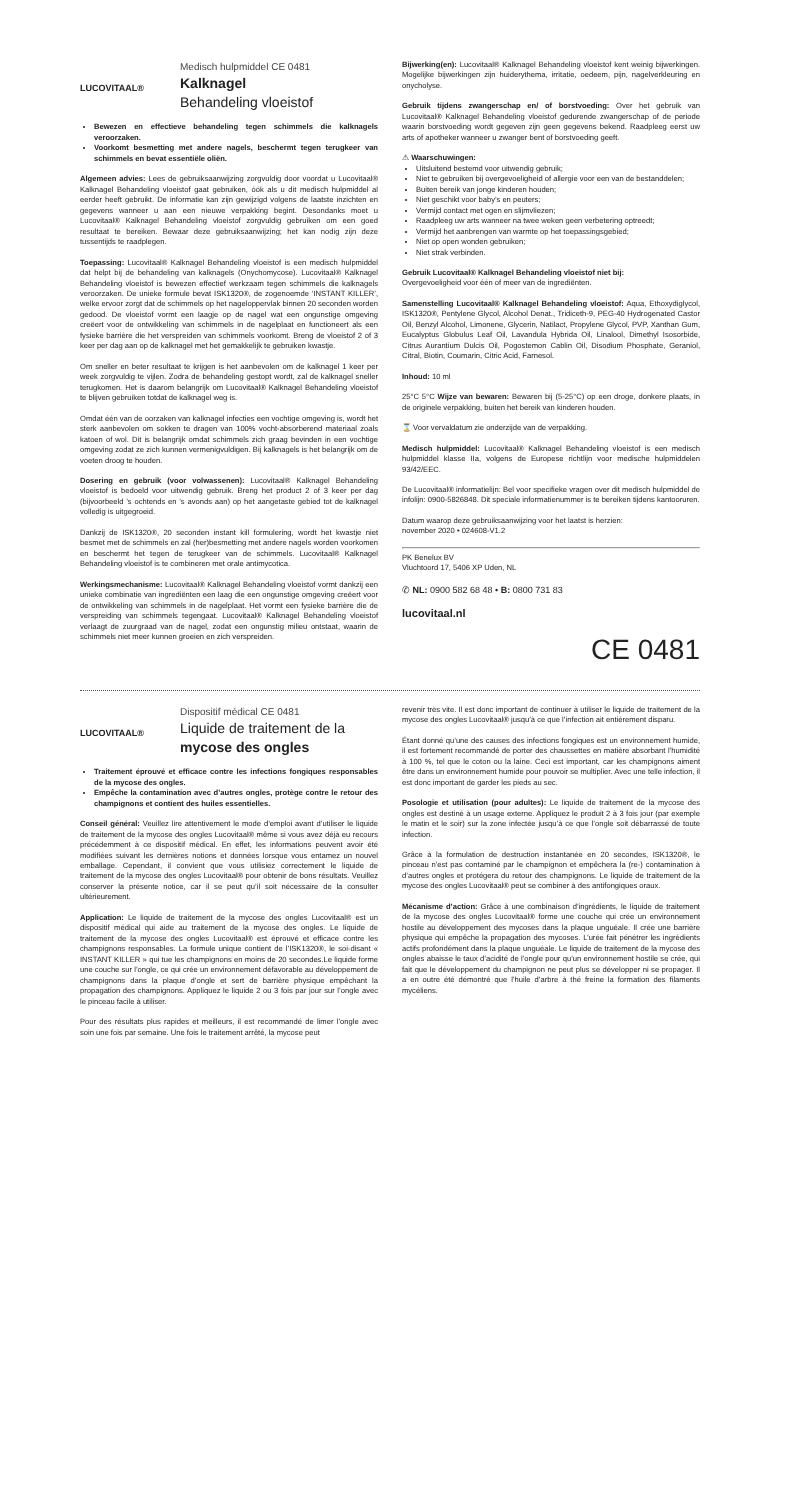LUCOVITAAL®
Medisch hulpmiddel CE 0481
Kalknagel
Behandeling vloeistof
Bewezen en effectieve behandeling tegen schimmels die kalknagels veroorzaken.
Voorkomt besmetting met andere nagels, beschermt tegen terugkeer van schimmels en bevat essentiële oliën.
Algemeen advies: Lees de gebruiksaanwijzing zorgvuldig door voordat u Lucovitaal® Kalknagel Behandeling vloeistof gaat gebruiken, óók als u dit medisch hulpmiddel al eerder heeft gebruikt. De informatie kan zijn gewijzigd volgens de laatste inzichten en gegevens wanneer u aan een nieuwe verpakking begint. Desondanks moet u Lucovitaal® Kalknagel Behandeling vloeistof zorgvuldig gebruiken om een goed resultaat te bereiken. Bewaar deze gebruiksaanwijzing; het kan nodig zijn deze tussentijds te raadplegen.
Toepassing: Lucovitaal® Kalknagel Behandeling vloeistof is een medisch hulpmiddel dat helpt bij de behandeling van kalknagels (Onychomycose). Lucovitaal® Kalknagel Behandeling vloeistof is bewezen effectief werkzaam tegen schimmels die kalknagels veroorzaken. De unieke formule bevat ISK1320®, de zogenoemde ‘INSTANT KILLER’, welke ervoor zorgt dat de schimmels op het nageloppervlak binnen 20 seconden worden gedood. De vloeistof vormt een laagje op de nagel wat een ongunstige omgeving creëert voor de ontwikkeling van schimmels in de nagelplaat en functioneert als een fysieke barrière die het verspreiden van schimmels voorkomt. Breng de vloeistof 2 of 3 keer per dag aan op de kalknagel met het gemakkelijk te gebruiken kwastje.
Om sneller en beter resultaat te krijgen is het aanbevolen om de kalknagel 1 keer per week zorgvuldig te vijlen. Zodra de behandeling gestopt wordt, zal de kalknagel sneller terugkomen. Het is daarom belangrijk om Lucovitaal® Kalknagel Behandeling vloeistof te blijven gebruiken totdat de kalknagel weg is.
Omdat één van de oorzaken van kalknagel infecties een vochtige omgeving is, wordt het sterk aanbevolen om sokken te dragen van 100% vocht-absorberend materiaal zoals katoen of wol. Dit is belangrijk omdat schimmels zich graag bevinden in een vochtige omgeving zodat ze zich kunnen vermenigvuldigen. Bij kalknagels is het belangrijk om de voeten droog te houden.
Dosering en gebruik (voor volwassenen): Lucovitaal® Kalknagel Behandeling vloeistof is bedoeld voor uitwendig gebruik. Breng het product 2 of 3 keer per dag (bijvoorbeeld ’s ochtends en ’s avonds aan) op het aangetaste gebied tot de kalknagel volledig is uitgegroeid.
Dankzij de ISK1320®, 20 seconden instant kill formulering, wordt het kwastje niet besmet met de schimmels en zal (her)besmetting met andere nagels worden voorkomen en beschermt het tegen de terugkeer van de schimmels. Lucovitaal® Kalknagel Behandeling vloeistof is te combineren met orale antimycotica.
Werkingsmechanisme: Lucovitaal® Kalknagel Behandeling vloeistof vormt dankzij een unieke combinatie van ingrediënten een laag die een ongunstige omgeving creëert voor de ontwikkeling van schimmels in de nagelplaat. Het vormt een fysieke barrière die de verspreiding van schimmels tegengaat. Lucovitaal® Kalknagel Behandeling vloeistof verlaagt de zuurgraad van de nagel, zodat een ongunstig milieu ontstaat, waarin de schimmels niet meer kunnen groeien en zich verspreiden.
Bijwerking(en): Lucovitaal® Kalknagel Behandeling vloeistof kent weinig bijwerkingen. Mogelijke bijwerkingen zijn huiderythema, irritatie, oedeem, pijn, nagelverkleuring en onycholyse.
Gebruik tijdens zwangerschap en/ of borstvoeding: Over het gebruik van Lucovitaal® Kalknagel Behandeling vloeistof gedurende zwangerschap of de periode waarin borstvoeding wordt gegeven zijn geen gegevens bekend. Raadpleeg eerst uw arts of apotheker wanneer u zwanger bent of borstvoeding geeft.
⚠ Waarschuwingen:
Uitsluitend bestemd voor uitwendig gebruik;
Niet te gebruiken bij overgevoeligheid of allergie voor een van de bestanddelen;
Buiten bereik van jonge kinderen houden;
Niet geschikt voor baby’s en peuters;
Vermijd contact met ogen en slijmvliezen;
Raadpleeg uw arts wanneer na twee weken geen verbetering optreedt;
Vermijd het aanbrengen van warmte op het toepassingsgebied;
Niet op open wonden gebruiken;
Niet strak verbinden.
Gebruik Lucovitaal® Kalknagel Behandeling vloeistof niet bij:
Overgevoeligheid voor één of meer van de ingrediënten.
Samenstelling Lucovitaal® Kalknagel Behandeling vloeistof: Aqua, Ethoxydiglycol, ISK1320®, Pentylene Glycol, Alcohol Denat., Tridiceth-9, PEG-40 Hydrogenated Castor Oil, Benzyl Alcohol, Limonene, Glycerin, Natilact, Propylene Glycol, PVP, Xanthan Gum, Eucalyptus Globulus Leaf Oil, Lavandula Hybrida Oil, Linalool, Dimethyl Isosorbide, Citrus Aurantium Dulcis Oil, Pogostemon Cablin Oil, Disodium Phosphate, Geraniol, Citral, Biotin, Coumarin, Citric Acid, Farnesol.
Inhoud: 10 ml
25°C 5°C Wijze van bewaren: Bewaren bij (5-25°C) op een droge, donkere plaats, in de originele verpakking, buiten het bereik van kinderen houden.
⌛ Voor vervaldatum zie onderzijde van de verpakking.
Medisch hulpmiddel: Lucovitaal® Kalknagel Behandeling vloeistof is een medisch hulpmiddel klasse IIa, volgens de Europese richtlijn voor medische hulpmiddelen 93/42/EEC.
De Lucovitaal® informatielijn: Bel voor specifieke vragen over dit medisch hulpmiddel de infolijn: 0900-5826848. Dit speciale informatienummer is te bereiken tijdens kantooruren.
Datum waarop deze gebruiksaanwijzing voor het laatst is herzien:
november 2020 • 024608-V1.2
PK Benelux BV
Vluchtoord 17, 5406 XP Uden, NL
✆ NL: 0900 582 68 48 • B: 0800 731 83
lucovitaal.nl
CE 0481
LUCOVITAAL®
Dispositif médical CE 0481
Liquide de traitement de la
mycose des ongles
Traitement éprouvé et efficace contre les infections fongiques responsables de la mycose des ongles.
Empêche la contamination avec d’autres ongles, protège contre le retour des champignons et contient des huiles essentielles.
Conseil général: Veuillez lire attentivement le mode d’emploi avant d’utiliser le liquide de traitement de la mycose des ongles Lucovitaal® même si vous avez déjà eu recours précédemment à ce dispositif médical. En effet, les informations peuvent avoir été modifiées suivant les dernières notions et données lorsque vous entamez un nouvel emballage. Cependant, il convient que vous utilisiez correctement le liquide de traitement de la mycose des ongles Lucovitaal® pour obtenir de bons résultats. Veuillez conserver la présente notice, car il se peut qu’il soit nécessaire de la consulter ultérieurement.
Application: Le liquide de traitement de la mycose des ongles Lucovitaal® est un dispositif médical qui aide au traitement de la mycose des ongles. Le liquide de traitement de la mycose des ongles Lucovitaal® est éprouvé et efficace contre les champignons responsables. La formule unique contient de l’ISK1320®, le soi-disant « INSTANT KILLER » qui tue les champignons en moins de 20 secondes.Le liquide forme une couche sur l’ongle, ce qui crée un environnement défavorable au développement de champignons dans la plaque d’ongle et sert de barrière physique empêchant la propagation des champignons. Appliquez le liquide 2 ou 3 fois par jour sur l’ongle avec le pinceau facile à utiliser.
Pour des résultats plus rapides et meilleurs, il est recommandé de limer l’ongle avec soin une fois par semaine. Une fois le traitement arrêté, la mycose peut
revenir très vite. Il est donc important de continuer à utiliser le liquide de traitement de la mycose des ongles Lucovitaal® jusqu’à ce que l’infection ait entièrement disparu.
Étant donné qu’une des causes des infections fongiques est un environnement humide, il est fortement recommandé de porter des chaussettes en matière absorbant l’humidité à 100 %, tel que le coton ou la laine. Ceci est important, car les champignons aiment être dans un environnement humide pour pouvoir se multiplier. Avec une telle infection, il est donc important de garder les pieds au sec.
Posologie et utilisation (pour adultes): Le liquide de traitement de la mycose des ongles est destiné à un usage externe. Appliquez le produit 2 à 3 fois jour (par exemple le matin et le soir) sur la zone infectée jusqu’à ce que l’ongle soit débarrassé de toute infection.
Grâce à la formulation de destruction instantanée en 20 secondes, ISK1320®, le pinceau n’est pas contaminé par le champignon et empêchera la (re-) contamination à d’autres ongles et protégera du retour des champignons. Le liquide de traitement de la mycose des ongles Lucovitaal® peut se combiner à des antifongiques oraux.
Mécanisme d’action: Grâce à une combinaison d’ingrédients, le liquide de traitement de la mycose des ongles Lucovitaal® forme une couche qui crée un environnement hostile au développement des mycoses dans la plaque unguéale. Il crée une barrière physique qui empêche la propagation des mycoses. L’urée fait pénétrer les ingrédients actifs profondément dans la plaque unguéale. Le liquide de traitement de la mycose des ongles abaisse le taux d’acidité de l’ongle pour qu’un environnement hostile se crée, qui fait que le développement du champignon ne peut plus se développer ni se propager. Il a en outre été démontré que l’huile d’arbre à thé freine la formation des filaments mycéliens.